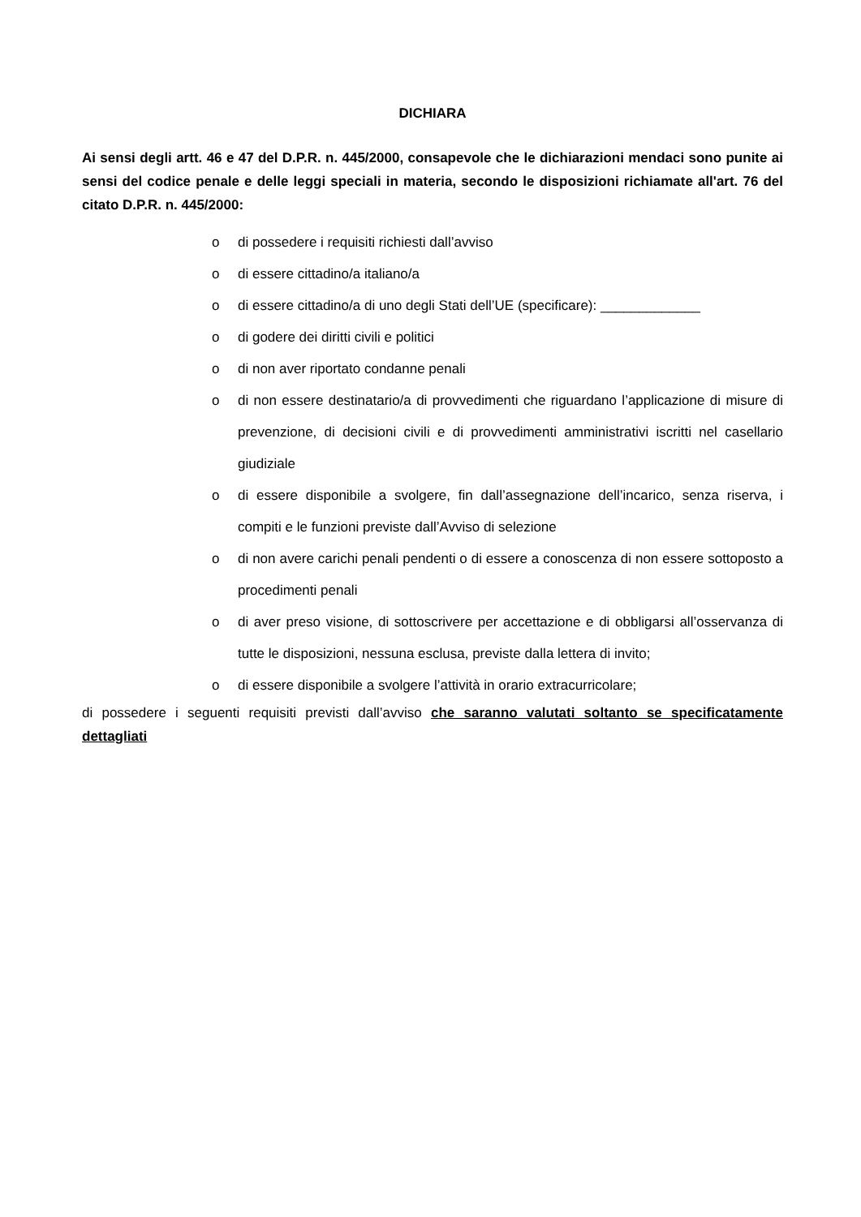DICHIARA
Ai sensi degli artt. 46 e 47 del D.P.R. n. 445/2000, consapevole che le dichiarazioni mendaci sono punite ai sensi del codice penale e delle leggi speciali in materia, secondo le disposizioni richiamate all'art. 76 del citato D.P.R. n. 445/2000:
o di possedere i requisiti richiesti dall’avviso
o di essere cittadino/a italiano/a
o di essere cittadino/a di uno degli Stati dell’UE (specificare): _____________
o di godere dei diritti civili e politici
o di non aver riportato condanne penali
o di non essere destinatario/a di provvedimenti che riguardano l’applicazione di misure di prevenzione, di decisioni civili e di provvedimenti amministrativi iscritti nel casellario giudiziale
o di essere disponibile a svolgere, fin dall’assegnazione dell’incarico, senza riserva, i compiti e le funzioni previste dall’Avviso di selezione
o di non avere carichi penali pendenti o di essere a conoscenza di non essere sottoposto a procedimenti penali
o di aver preso visione, di sottoscrivere per accettazione e di obbligarsi all’osservanza di tutte le disposizioni, nessuna esclusa, previste dalla lettera di invito;
o di essere disponibile a svolgere l’attività in orario extracurricolare;
di possedere i seguenti requisiti previsti dall’avviso che saranno valutati soltanto se specificatamente dettagliati